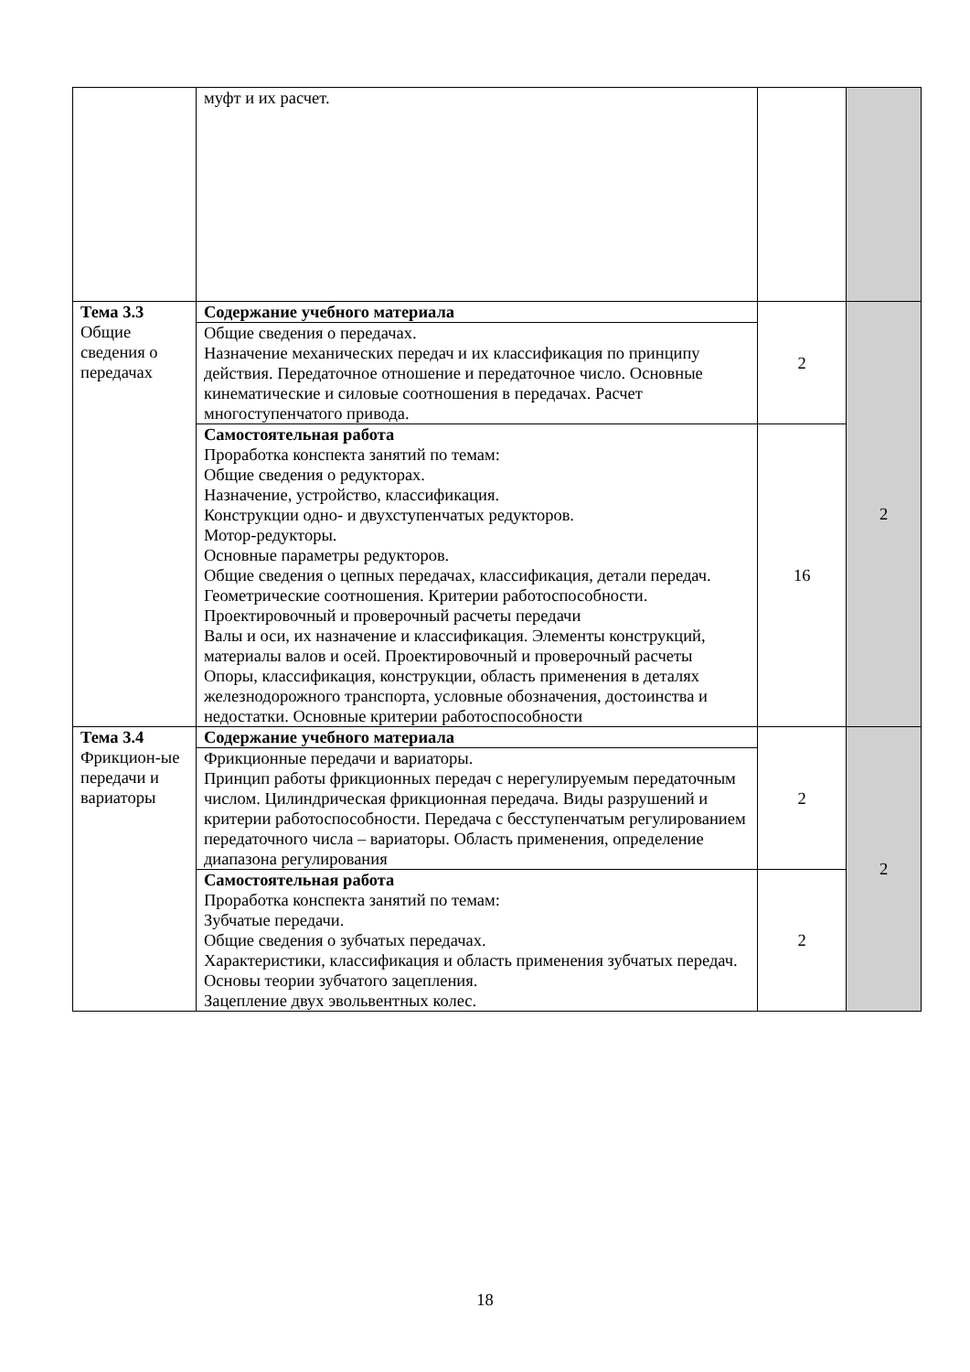| | муфт и их расчет. | | |
| Тема 3.3 Общие сведения о передачах | Содержание учебного материала | 2 | 2 |
| | Общие сведения о передачах. Назначение механических передач и их классификация по принципу действия. Передаточное отношение и передаточное число. Основные кинематические и силовые соотношения в передачах. Расчет многоступенчатого привода. | | |
| | Самостоятельная работа Проработка конспекта занятий по темам: Общие сведения о редукторах. Назначение, устройство, классификация. Конструкции одно- и двухступенчатых редукторов. Мотор-редукторы. Основные параметры редукторов. Общие сведения о цепных передачах, классификация, детали передач. Геометрические соотношения. Критерии работоспособности. Проектировочный и проверочный расчеты передачи Валы и оси, их назначение и классификация. Элементы конструкций, материалы валов и осей. Проектировочный и проверочный расчеты Опоры, классификация, конструкции, область применения в деталях железнодорожного транспорта, условные обозначения, достоинства и недостатки. Основные критерии работоспособности | 16 | |
| Тема 3.4 Фрикцион-ые передачи и вариаторы | Содержание учебного материала | 2 | 2 |
| | Фрикционные передачи и вариаторы. Принцип работы фрикционных передач с нерегулируемым передаточным числом. Цилиндрическая фрикционная передача. Виды разрушений и критерии работоспособности. Передача с бесступенчатым регулированием передаточного числа – вариаторы. Область применения, определение диапазона регулирования | | |
| | Самостоятельная работа Проработка конспекта занятий по темам: Зубчатые передачи. Общие сведения о зубчатых передачах. Характеристики, классификация и область применения зубчатых передач. Основы теории зубчатого зацепления. Зацепление двух эвольвентных колес. | 2 | |
18